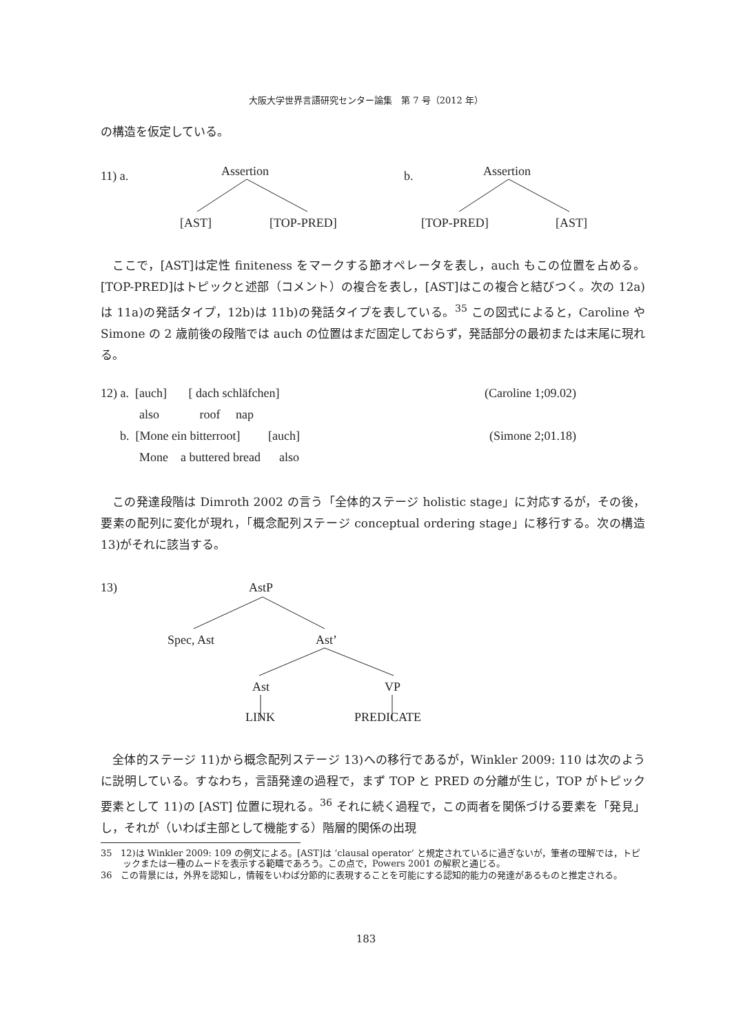大阪大学世界言語研究センター論集　第 7 号（2012 年）
の構造を仮定している。
11) a.
Assertion
[AST]
[TOP-PRED]
b.
Assertion
[TOP-PRED]
[AST]
ここで，[AST]は定性 finiteness をマークする節オペレータを表し，auch もこの位置を占める。[TOP-PRED]はトピックと述部（コメント）の複合を表し，[AST]はこの複合と結びつく。次の 12a)は 11a)の発話タイプ，12b)は 11b)の発話タイプを表している。<sup>35</sup> この図式によると，Caroline や Simone の 2 歳前後の段階では auch の位置はまだ固定しておらず，発話部分の最初または末尾に現れる。
12) a. [auch] [ dach schläfchen] (Caroline 1;09.02)
also roof nap
b. [Mone ein bitterroot] [auch] (Simone 2;01.18)
Mone a buttered bread also
この発達段階は Dimroth 2002 の言う「全体的ステージ holistic stage」に対応するが，その後，要素の配列に変化が現れ，「概念配列ステージ conceptual ordering stage」に移行する。次の構造 13)がそれに該当する。
13)
AstP
Spec, Ast
Ast’
Ast
VP
LINK PREDICATE
全体的ステージ 11)から概念配列ステージ 13)への移行であるが，Winkler 2009: 110 は次のように説明している。すなわち，言語発達の過程で，まず TOP と PRED の分離が生じ，TOP がトピック要素として 11)の [AST] 位置に現れる。<sup>36</sup> それに続く過程で，この両者を関係づける要素を「発見」し，それが（いわば主部として機能する）階層的関係の出現
35 12)は Winkler 2009: 109 の例文による。[AST]は ‘clausal operator’ と規定されているに過ぎないが，筆者の理解では，トピックまたは一種のムードを表示する範疇であろう。この点で，Powers 2001 の解釈と通じる。
36 この背景には，外界を認知し，情報をいわば分節的に表現することを可能にする認知的能力の発達があるものと推定される。
183